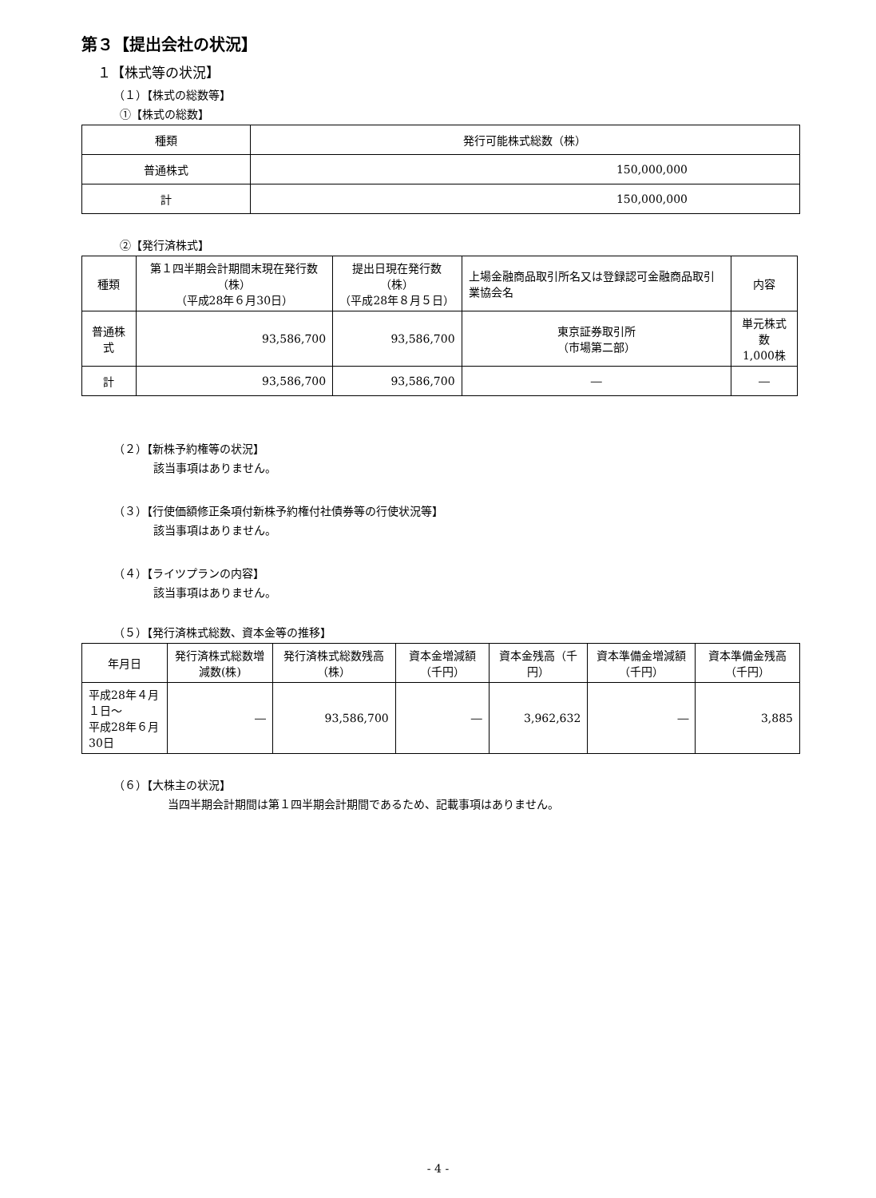第３【提出会社の状況】
１【株式等の状況】
（１）【株式の総数等】
①【株式の総数】
| 種類 | 発行可能株式総数（株） |
| --- | --- |
| 普通株式 | 150,000,000 |
| 計 | 150,000,000 |
②【発行済株式】
| 種類 | 第１四半期会計期間末現在発行数（株） （平成28年６月30日） | 提出日現在発行数（株） （平成28年８月５日） | 上場金融商品取引所名又は登録認可金融商品取引業協会名 | 内容 |
| --- | --- | --- | --- | --- |
| 普通株式 | 93,586,700 | 93,586,700 | 東京証券取引所 （市場第二部） | 単元株式数 1,000株 |
| 計 | 93,586,700 | 93,586,700 | ― | ― |
（２）【新株予約権等の状況】
該当事項はありません。
（３）【行使価額修正条項付新株予約権付社債券等の行使状況等】
該当事項はありません。
（４）【ライツプランの内容】
該当事項はありません。
（５）【発行済株式総数、資本金等の推移】
| 年月日 | 発行済株式総数増減数(株) | 発行済株式総数残高（株） | 資本金増減額（千円） | 資本金残高（千円） | 資本準備金増減額（千円） | 資本準備金残高（千円） |
| --- | --- | --- | --- | --- | --- | --- |
| 平成28年４月１日～ 平成28年６月30日 | ― | 93,586,700 | ― | 3,962,632 | ― | 3,885 |
（６）【大株主の状況】
当四半期会計期間は第１四半期会計期間であるため、記載事項はありません。
- 4 -